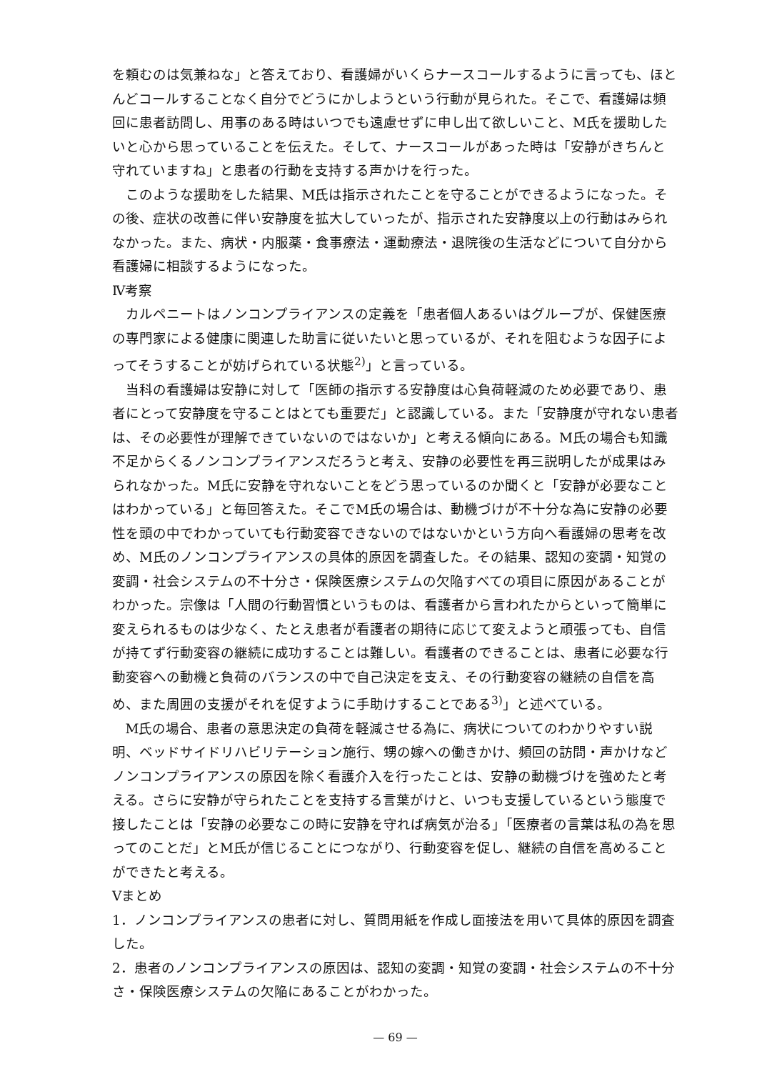を頼むのは気兼ねな」と答えており、看護婦がいくらナースコールするように言っても、ほとんどコールすることなく自分でどうにかしようという行動が見られた。そこで、看護婦は頻回に患者訪問し、用事のある時はいつでも遠慮せずに申し出て欲しいこと、M氏を援助したいと心から思っていることを伝えた。そして、ナースコールがあった時は「安静がきちんと守れていますね」と患者の行動を支持する声かけを行った。
このような援助をした結果、M氏は指示されたことを守ることができるようになった。その後、症状の改善に伴い安静度を拡大していったが、指示された安静度以上の行動はみられなかった。また、病状・内服薬・食事療法・運動療法・退院後の生活などについて自分から看護婦に相談するようになった。
Ⅳ考察
カルペニートはノンコンプライアンスの定義を「患者個人あるいはグループが、保健医療の専門家による健康に関連した助言に従いたいと思っているが、それを阻むような因子によってそうすることが妨げられている状態<sup>2)</sup>」と言っている。
当科の看護婦は安静に対して「医師の指示する安静度は心負荷軽減のため必要であり、患者にとって安静度を守ることはとても重要だ」と認識している。また「安静度が守れない患者は、その必要性が理解できていないのではないか」と考える傾向にある。M氏の場合も知識不足からくるノンコンプライアンスだろうと考え、安静の必要性を再三説明したが成果はみられなかった。M氏に安静を守れないことをどう思っているのか聞くと「安静が必要なことはわかっている」と毎回答えた。そこでM氏の場合は、動機づけが不十分な為に安静の必要性を頭の中でわかっていても行動変容できないのではないかという方向へ看護婦の思考を改め、M氏のノンコンプライアンスの具体的原因を調査した。その結果、認知の変調・知覚の変調・社会システムの不十分さ・保険医療システムの欠陥すべての項目に原因があることがわかった。宗像は「人間の行動習慣というものは、看護者から言われたからといって簡単に変えられるものは少なく、たとえ患者が看護者の期待に応じて変えようと頑張っても、自信が持てず行動変容の継続に成功することは難しい。看護者のできることは、患者に必要な行動変容への動機と負荷のバランスの中で自己決定を支え、その行動変容の継続の自信を高め、また周囲の支援がそれを促すように手助けすることである<sup>3)</sup>」と述べている。
M氏の場合、患者の意思決定の負荷を軽減させる為に、病状についてのわかりやすい説明、ベッドサイドリハビリテーション施行、甥の嫁への働きかけ、頻回の訪問・声かけなどノンコンプライアンスの原因を除く看護介入を行ったことは、安静の動機づけを強めたと考える。さらに安静が守られたことを支持する言葉がけと、いつも支援しているという態度で接したことは「安静の必要なこの時に安静を守れば病気が治る」「医療者の言葉は私の為を思ってのことだ」とM氏が信じることにつながり、行動変容を促し、継続の自信を高めることができたと考える。
Ⅴまとめ
1．ノンコンプライアンスの患者に対し、質問用紙を作成し面接法を用いて具体的原因を調査した。
2．患者のノンコンプライアンスの原因は、認知の変調・知覚の変調・社会システムの不十分さ・保険医療システムの欠陥にあることがわかった。
— 69 —